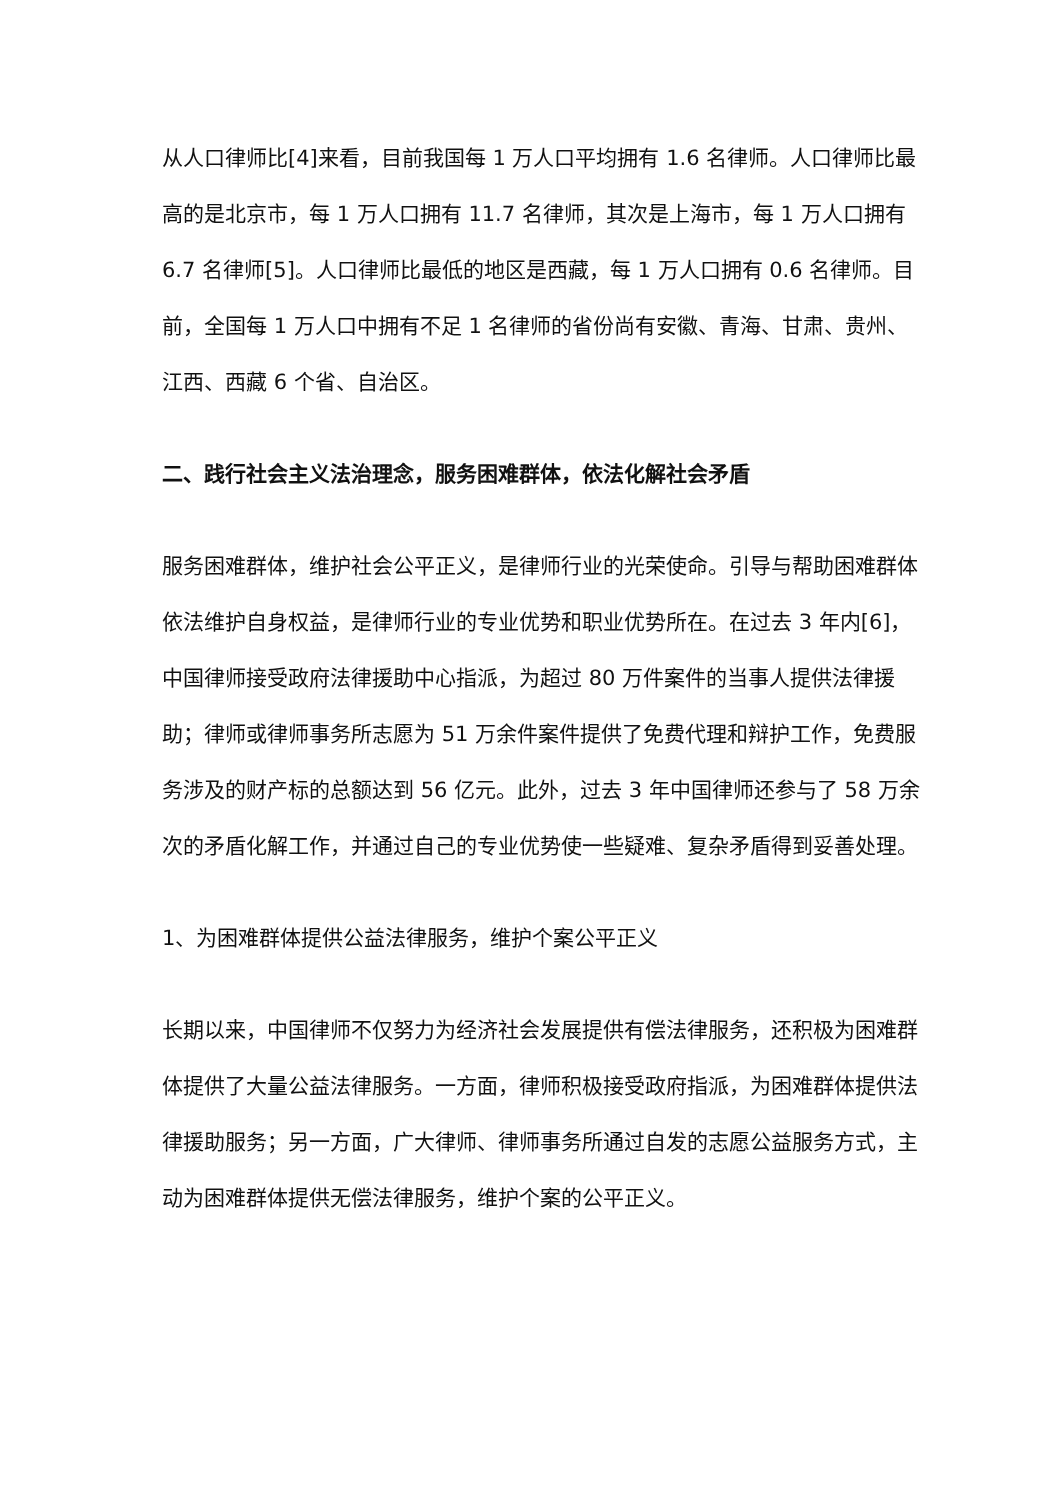从人口律师比[4]来看，目前我国每 1 万人口平均拥有 1.6 名律师。人口律师比最高的是北京市，每 1 万人口拥有 11.7 名律师，其次是上海市，每 1 万人口拥有 6.7 名律师[5]。人口律师比最低的地区是西藏，每 1 万人口拥有 0.6 名律师。目前，全国每 1 万人口中拥有不足 1 名律师的省份尚有安徽、青海、甘肃、贵州、江西、西藏 6 个省、自治区。
二、践行社会主义法治理念，服务困难群体，依法化解社会矛盾
服务困难群体，维护社会公平正义，是律师行业的光荣使命。引导与帮助困难群体依法维护自身权益，是律师行业的专业优势和职业优势所在。在过去 3 年内[6]，中国律师接受政府法律援助中心指派，为超过 80 万件案件的当事人提供法律援助；律师或律师事务所志愿为 51 万余件案件提供了免费代理和辩护工作，免费服务涉及的财产标的总额达到 56 亿元。此外，过去 3 年中国律师还参与了 58 万余次的矛盾化解工作，并通过自己的专业优势使一些疑难、复杂矛盾得到妥善处理。
1、为困难群体提供公益法律服务，维护个案公平正义
长期以来，中国律师不仅努力为经济社会发展提供有偿法律服务，还积极为困难群体提供了大量公益法律服务。一方面，律师积极接受政府指派，为困难群体提供法律援助服务；另一方面，广大律师、律师事务所通过自发的志愿公益服务方式，主动为困难群体提供无偿法律服务，维护个案的公平正义。